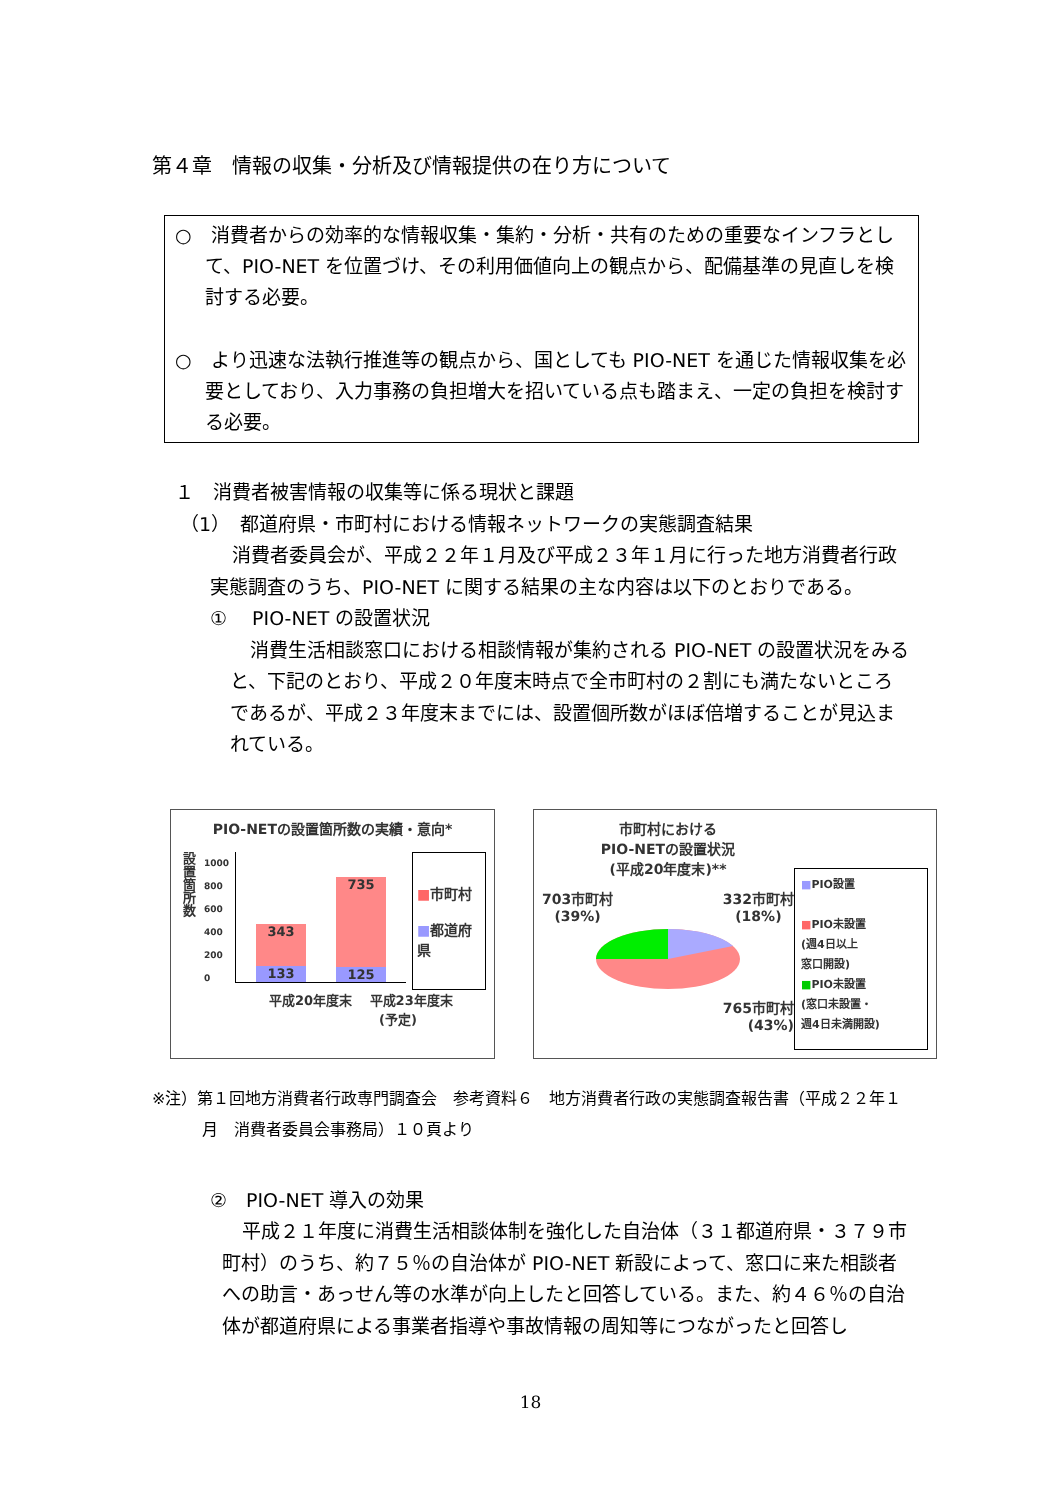第４章　情報の収集・分析及び情報提供の在り方について
○　消費者からの効率的な情報収集・集約・分析・共有のための重要なインフラとして、PIO-NET を位置づけ、その利用価値向上の観点から、配備基準の見直しを検討する必要。
○　より迅速な法執行推進等の観点から、国としても PIO-NET を通じた情報収集を必要としており、入力事務の負担増大を招いている点も踏まえ、一定の負担を検討する必要。
１　消費者被害情報の収集等に係る現状と課題
（1）　都道府県・市町村における情報ネットワークの実態調査結果
消費者委員会が、平成２２年１月及び平成２３年１月に行った地方消費者行政実態調査のうち、PIO-NET に関する結果の主な内容は以下のとおりである。
①　 PIO-NET の設置状況
消費生活相談窓口における相談情報が集約される PIO-NET の設置状況をみると、下記のとおり、平成２０年度末時点で全市町村の２割にも満たないところであるが、平成２３年度末までには、設置個所数がほぼ倍増することが見込まれている。
PIO-NETの設置箇所数の実績・意向*
設置箇所数
1000
800
600
400
200
0
343
133
735
125
■市町村
■都道府県
平成20年度末 　平成23年度末
(予定)
市町村における
PIO-NETの設置状況
(平成20年度末)**
703市町村
(39%) 332市町村
(18%)
765市町村
(43%)
■PIO設置
■PIO未設置
(週4日以上
窓口開設)
■PIO未設置
(窓口未設置・
週4日未満開設)
※注）第１回地方消費者行政専門調査会　参考資料６　地方消費者行政の実態調査報告書（平成２２年１
月　消費者委員会事務局）１０頁より
②　PIO-NET 導入の効果
平成２１年度に消費生活相談体制を強化した自治体（３１都道府県・３７９市町村）のうち、約７５％の自治体が PIO-NET 新設によって、窓口に来た相談者への助言・あっせん等の水準が向上したと回答している。また、約４６％の自治体が都道府県による事業者指導や事故情報の周知等につながったと回答し
18